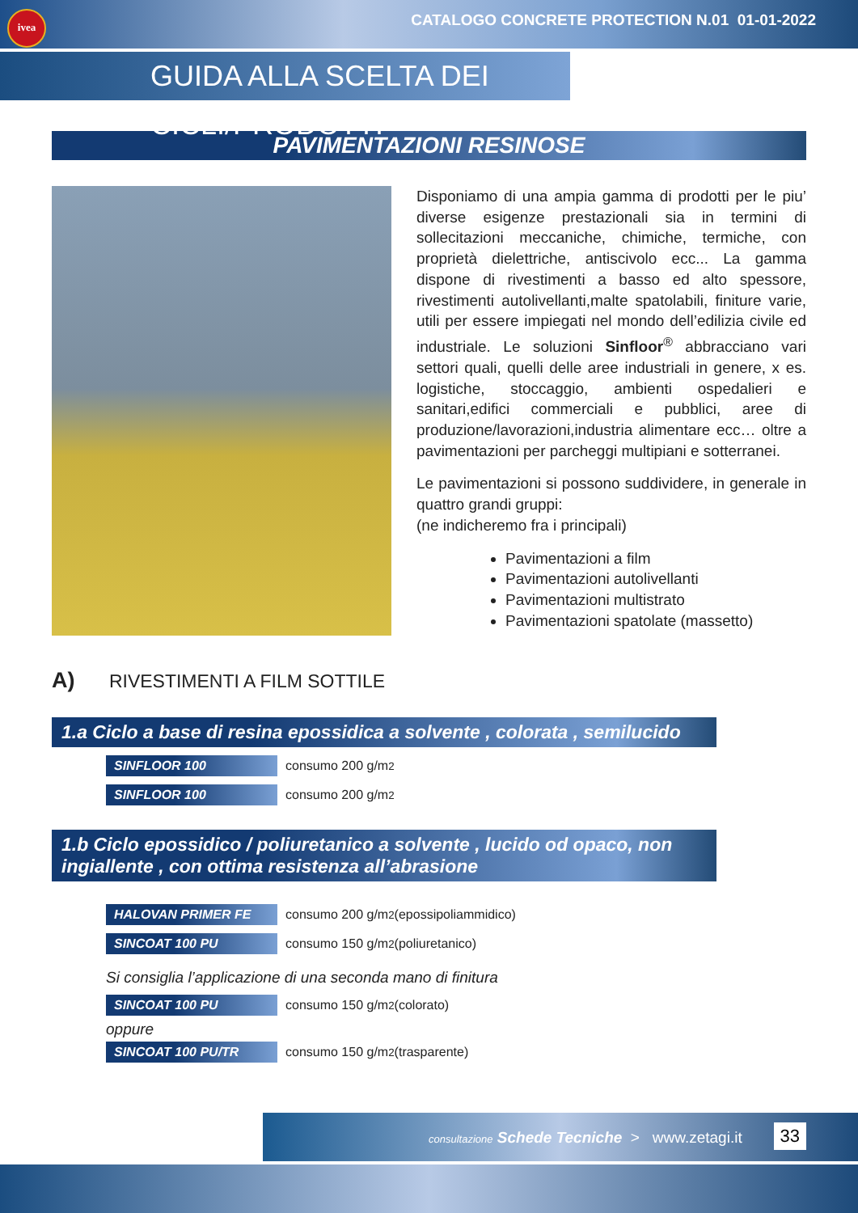ivea
CATALOGO CONCRETE PROTECTION N.01 01-01-2022
GUIDA ALLA SCELTA DEI CICLI/PRODOTTI
PAVIMENTAZIONI RESINOSE
Disponiamo di una ampia gamma di prodotti per le piu’ diverse esigenze prestazionali sia in termini di sollecitazioni meccaniche, chimiche, termiche, con proprietà dielettriche, antiscivolo ecc... La gamma dispone di rivestimenti a basso ed alto spessore, rivestimenti autolivellanti,malte spatolabili, finiture varie, utili per essere impiegati nel mondo dell’edilizia civile ed industriale. Le soluzioni Sinfloor<sup>®</sup> abbracciano vari settori quali, quelli delle aree industriali in genere, x es. logistiche, stoccaggio, ambienti ospedalieri e sanitari,edifici commerciali e pubblici, aree di produzione/lavorazioni,industria alimentare ecc… oltre a pavimentazioni per parcheggi multipiani e sotterranei.
Le pavimentazioni si possono suddividere, in generale in quattro grandi gruppi:
(ne indicheremo fra i principali)
Pavimentazioni a film
Pavimentazioni autolivellanti
Pavimentazioni multistrato
Pavimentazioni spatolate (massetto)
A) RIVESTIMENTI A FILM SOTTILE
1.a Ciclo a base di resina epossidica a solvente , colorata , semilucido
SINFLOOR 100 consumo 200 g/m<sup>2</sup>
SINFLOOR 100 consumo 200 g/m<sup>2</sup>
1.b Ciclo epossidico / poliuretanico a solvente , lucido od opaco, non ingiallente , con ottima resistenza all’abrasione
HALOVAN PRIMER FE consumo 200 g/m<sup>2</sup> (epossipoliammidico)
SINCOAT 100 PU consumo 150 g/m<sup>2</sup> (poliuretanico)
Si consiglia l’applicazione di una seconda mano di finitura
SINCOAT 100 PU consumo 150 g/m<sup>2</sup> (colorato)
oppure
SINCOAT 100 PU/TR consumo 150 g/m<sup>2</sup> (trasparente)
consultazione Schede Tecniche > www.zetagi.it
33